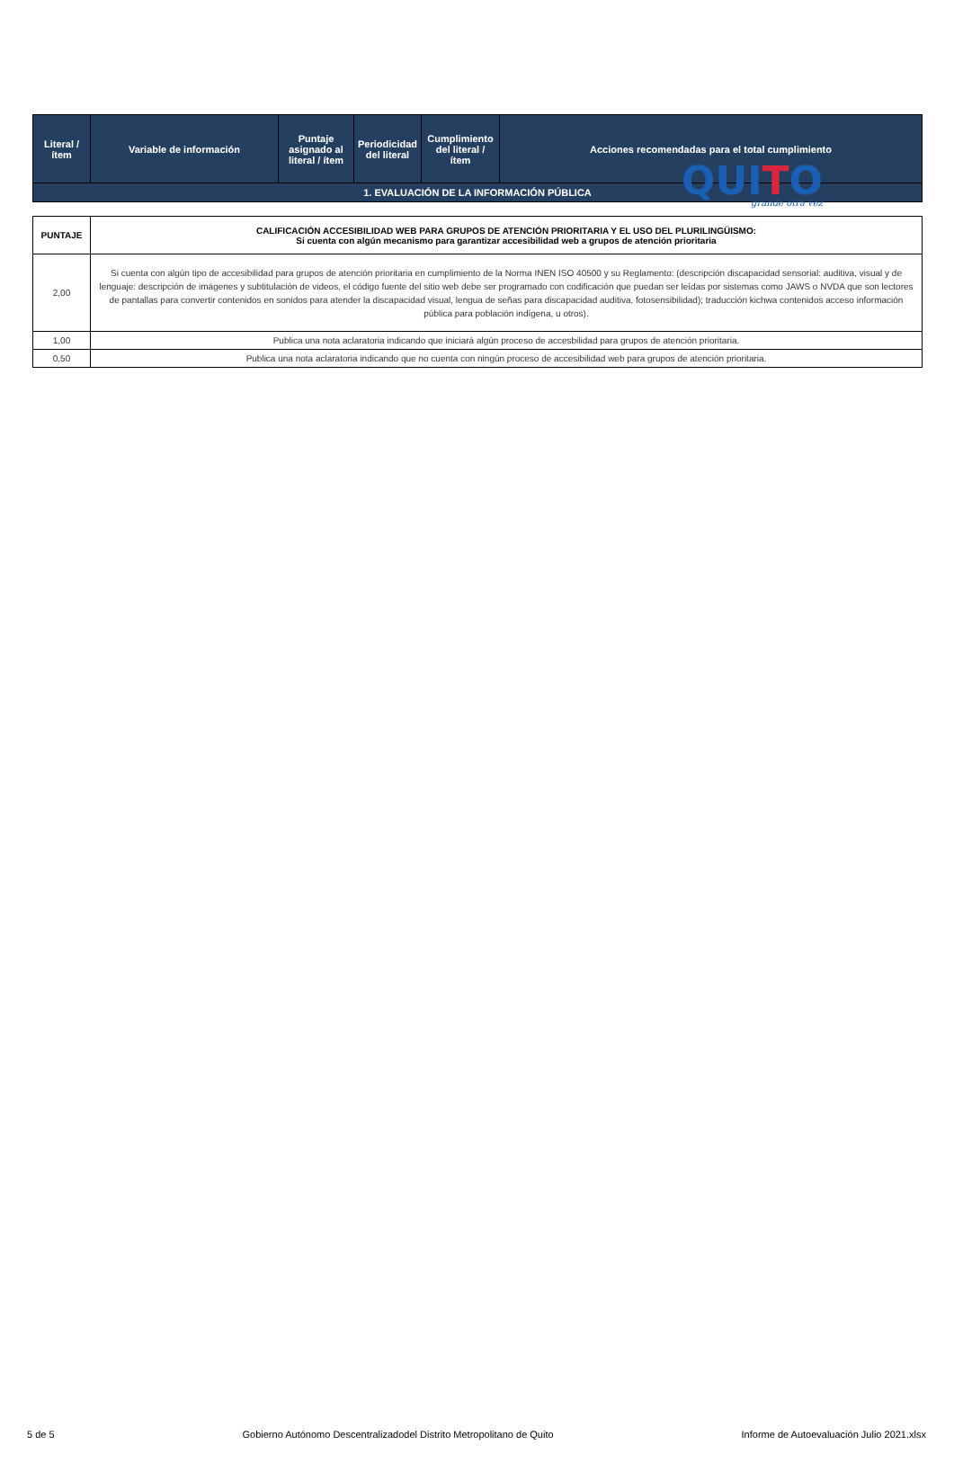QUITO
grande otra vez
| Literal / ítem | Variable de información | Puntaje asignado al literal / ítem | Periodicidad del literal | Cumplimiento del literal / ítem | Acciones recomendadas para el total cumplimiento |
| --- | --- | --- | --- | --- | --- |
| 1. EVALUACIÓN DE LA INFORMACIÓN PÚBLICA | | | | | |
| PUNTAJE | CALIFICACIÓN ACCESIBILIDAD WEB PARA GRUPOS DE ATENCIÓN PRIORITARIA Y EL USO DEL PLURILINGÜISMO: Si cuenta con algún mecanismo para garantizar accesibilidad web a grupos de atención prioritaria |
| --- | --- |
| 2,00 | Si cuenta con algún tipo de accesibilidad para grupos de atención prioritaria en cumplimiento de la Norma INEN ISO 40500 y su Reglamento: (descripción discapacidad sensorial: auditiva, visual y de lenguaje: descripción de imágenes y subtitulación de videos, el código fuente del sitio web debe ser programado con codificación que puedan ser leídas por sistemas como JAWS o NVDA que son lectores de pantallas para convertir contenidos en sonidos para atender la discapacidad visual, lengua de señas para discapacidad auditiva, fotosensibilidad); traducción kichwa contenidos acceso información pública para población indígena, u otros). |
| 1,00 | Publica una nota aclaratoria indicando que iniciará algún proceso de accesbilidad para grupos de atención prioritaria. |
| 0,50 | Publica una nota aclaratoria indicando que no cuenta con ningún proceso de accesibilidad web para grupos de atención prioritaria. |
5 de 5 Gobierno Autónomo Descentralizadodel Distrito Metropolitano de Quito Informe de Autoevaluación Julio 2021.xlsx